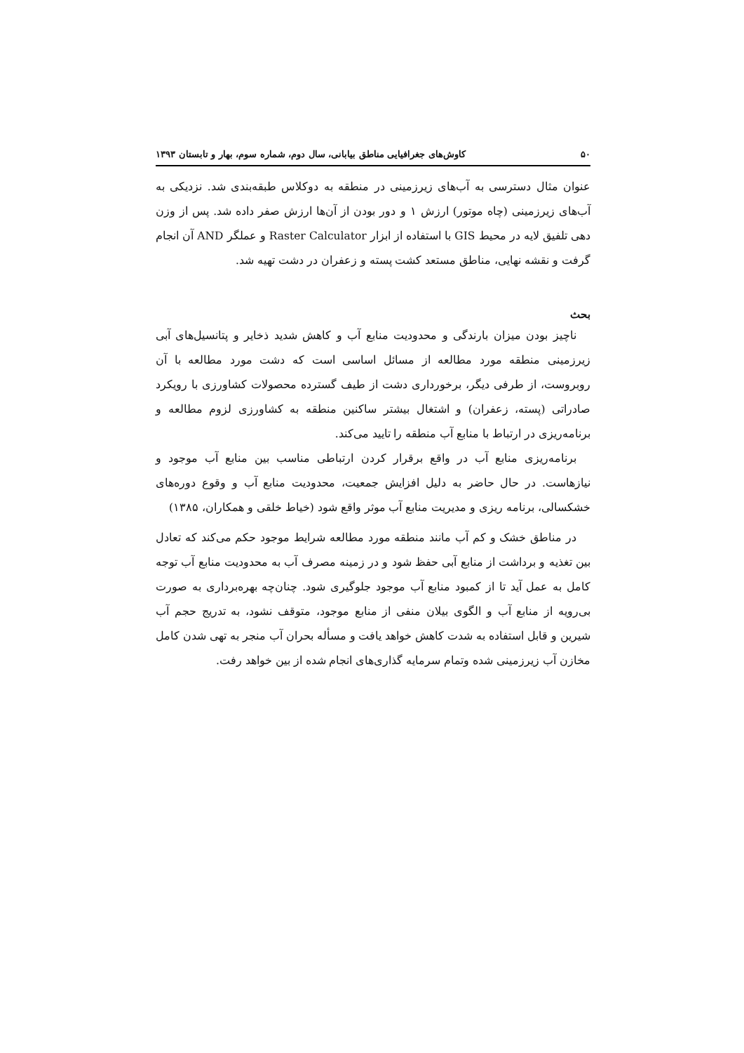۵۰ کاوش‌های جغرافیایی مناطق بیابانی، سال دوم، شماره سوم، بهار و تابستان ۱۳۹۳
عنوان مثال دسترسی به آب‌های زیرزمینی در منطقه به دوکلاس طبقه‌بندی شد. نزدیکی به آب‌های زیرزمینی (چاه موتور) ارزش ۱ و دور بودن از آن‌ها ارزش صفر داده شد. پس از وزن دهی تلفیق لایه در محیط GIS با استفاده از ابزار Raster Calculator و عملگر AND آن انجام گرفت و نقشه نهایی، مناطق مستعد کشت پسته و زعفران در دشت تهیه شد.
بحث
ناچیز بودن میزان بارندگی و محدودیت منابع آب و کاهش شدید ذخایر و پتانسیل‌های آبی زیرزمینی منطقه مورد مطالعه از مسائل اساسی است که دشت مورد مطالعه با آن روبروست، از طرفی دیگر، برخورداری دشت از طیف گسترده محصولات کشاورزی با رویکرد صادراتی (پسته، زعفران) و اشتغال بیشتر ساکنین منطقه به کشاورزی لزوم مطالعه و برنامه‌ریزی در ارتباط با منابع آب منطقه را تایید می‌کند.
برنامه‌ریزی منابع آب در واقع برقرار کردن ارتباطی مناسب بین منابع آب موجود و نیازهاست. در حال حاضر به دلیل افزایش جمعیت، محدودیت منابع آب و وقوع دوره‌های خشکسالی، برنامه ریزی و مدیریت منابع آب موثر واقع شود (خیاط خلقی و همکاران، ۱۳۸۵)
در مناطق خشک و کم آب مانند منطقه مورد مطالعه شرایط موجود حکم می‌کند که تعادل بین تغذیه و برداشت از منابع آبی حفظ شود و در زمینه مصرف آب به محدودیت منابع آب توجه کامل به عمل آید تا از کمبود منابع آب موجود جلوگیری شود. چنان‌چه بهره‌برداری به صورت بی‌رویه از منابع آب و الگوی بیلان منفی از منابع موجود، متوقف نشود، به تدریج حجم آب شیرین و قابل استفاده به شدت کاهش خواهد یافت و مسأله بحران آب منجر به تهی شدن کامل مخازن آب زیرزمینی شده وتمام سرمایه گذاری‌های انجام شده از بین خواهد رفت.